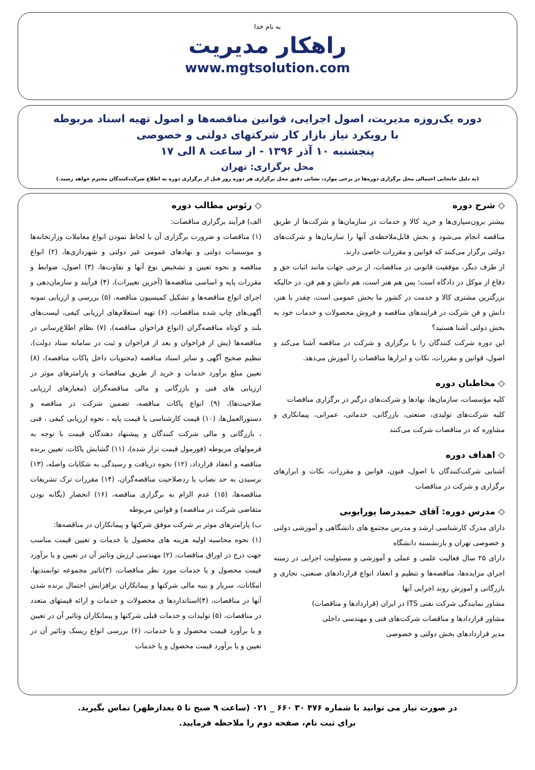به نام خدا
راهکار مدیریت
www.mgtsolution.com
دوره یک‌روزه مدیریت، اصول اجرایی، قوانین مناقصه‌ها و اصول تهیه اسناد مربوطه
با رویکرد نیاز بازار کار شرکتهای دولتی و خصوصی
پنجشنبه ۱۰ آذر ۱۳۹۶ - از ساعت ۸ الی ۱۷
محل برگزاری: تهران
(به دلیل جابجایی احتمالی محل برگزاری دوره‌ها در برخی موارد، نشانی دقیق محل برگزاری هر دوره روز قبل از برگزاری دوره به اطلاع شرکت‌کنندگان محترم خواهد رسید.)
◇ شرح دوره
بیشتر برون‌سپاری‌ها و خرید کالا و خدمات در سازمان‌ها و شرکت‌ها از طریق مناقصه انجام می‌شود و بخش قابل‌ملاحظه‌ی آنها را سازمان‌ها و شرکت‌های دولتی برگزار می‌کنند که قوانین و مقررات خاصی دارند.
از طرف دیگر، موفقیت قانونی در مناقصات، از برخی جهات مانند اثبات حق و دفاع از موکل در دادگاه است؛ پس هم هنر است، هم دانش و هم فن. در حالیکه بزرگترین مشتری کالا و خدمت در کشور ما بخش عمومی است، چقدر با هنر، دانش و فن شرکت در فرایندهای مناقصه و فروش محصولات و خدمات خود به بخش دولتی آشنا هستید؟
این دوره شرکت کنندگان را با برگزاری و شرکت در مناقصه آشنا می‌کند و اصول، قوانین و مقررات، نکات و ابزارها مناقصات را آموزش می‌دهد.
◇ مخاطبان دوره
کلیه مؤسسات، سازمان‌ها، نهادها و شرکت‌های درگیر در برگزاری مناقصات
کلیه شرکت‌های تولیدی، صنعتی، بازرگانی، خدماتی، عمرانی، پیمانکاری و مشاوره که در مناقصات شرکت می‌کنند
◇ اهداف دوره
آشنایی شرکت‌کنندگان با اصول، فنون، قوانین و مقررات، نکات و ابزارهای برگزاری و شرکت در مناقصات
◇ مدرس دوره: آقای حمیدرضا پورایوبی
دارای مدرک کارشناسی ارشد و مدرس مجتمع های دانشگاهی و آموزشی دولتی و خصوصی تهران و بازنشسته دانشگاه
دارای ۲۵ سال فعالیت علمی و عملی و آموزشی و مسئولیت اجرایی در زمینه اجرای مزایده‌ها، مناقصه‌ها و تنظیم و انعقاد انواع قراردادهای صنعتی، تجاری و بازرگانی و آموزش روند اجرایی آنها
مشاور نمایندگی شرکت نفتی ITS در ایران (قراردادها و مناقصات)
مشاور قراردادها و مناقصات شرکت‌های فنی و مهندسی داخلی
مدیر قراردادهای بخش دولتی و خصوصی
◇ رئوس مطالب دوره
الف) فرآیند برگزاری مناقصات:
(۱) مناقصات و ضرورت برگزاری آن با لحاظ نمودن انواع معاملات وزارتخانه‌ها و موسسات دولتی و نهادهای عمومی غیر دولتی و شهرداری‌ها، (۲) انواع مناقصه و نحوه تعیین و تشخیص نوع آنها و تفاوت‌ها، (۳) اصول، ضوابط و مقررات پایه و اساسی مناقصه‌ها (آخرین تغییرات)، (۴) فرآیند و سازمان‌دهی و اجرای انواع مناقصه‌ها و تشکیل کمیسیون مناقصه، (۵) بررسی و ارزیابی نمونه آگهی‌های چاپ شده مناقصات، (۶) تهیه استعلام‌های ارزیابی کیفی، لیست‌های بلند و کوتاه مناقصه‌گران (انواع فراخوان مناقصه)، (۷) نظام اطلاع‌رسانی در مناقصه‌ها (پش از فراخوان و بعد از فراخوان و ثبت در سامانه ستاد دولت)، تنظیم صحیح آگهی و سایر اسناد مناقصه (محتویات داخل پاکات مناقصه)، (۸) تعیین مبلغ برآورد خدمات و خرید از طریق مناقصات و پارامترهای موثر در ارزیابی های فنی و بازرگانی و مالی مناقصه‌گران (معیارهای ارزیابی صلاحیت‌ها)، (۹) انواع پاکات مناقصه، تضمین شرکت در مناقصه و دستورالعمل‌ها، (۱۰) قیمت کارشناسی یا قیمت پایه ، نحوه ارزیابی کیفی ، فنی ، بازرگانی و مالی شرکت کنندگان و پیشنهاد دهندگان قیمت با توجه به فرمولهای مربوطه (فورمول قیمت تراز شده)، (۱۱) گشایش پاکات، تعیین برنده مناقصه و انعقاد قرارداد، (۱۲) نحوه دریافت و رسیدگی به شکایات واصله، (۱۳) نرسیدن به حد نصاب یا ردصلاحیت مناقصه‌گران، (۱۴) مقررات ترک تشریفات مناقصه‌ها، (۱۵) عدم الزام به برگزاری مناقصه، (۱۶) انحصار (یگانه بودن متقاضی شرکت در مناقصه) و قوانین مربوطه
ب) پارامترهای موثر بر شرکت موفق شرکتها و پیمانکاران در مناقصه‌ها:
(۱) نحوه محاسبه اولیه هزینه های محصول یا خدمات و تعیین قیمت مناسب جهت درج در اوراق مناقصات، (۲) مهندسی ارزش وتاثیر آن در تعیین و یا برآورد قیمت محصول و یا خدمات مورد نظر مناقصات، (۳)تاثیر مجموعه توانمندیها، امکانات، سربار و بنیه مالی شرکتها و پیمانکاران برافزایش احتمال برنده شدن آنها در مناقصات، (۴)استانداردها ی محصولات و خدمات و ارائه قیمتهای متعدد در مناقصات، (۵) تولیدات و خدمات قبلی شرکتها و پیمانکاران وتاثیر آن در تعیین و یا برآورد قیمت محصول و یا خدمات، (۶) بررسی انواع ریسک وتاثیر آن در تعیین و یا برآورد قیمت محصول و یا خدمات
در صورت نیاز می توانید با شماره ۴۷۶ ۳۰ ۶۶۰ _ ۰۲۱ (ساعت ۹ صبح تا ۵ بعدازظهر) تماس بگیرید.
برای ثبت نام، صفحه دوم را ملاحظه فرمایید.